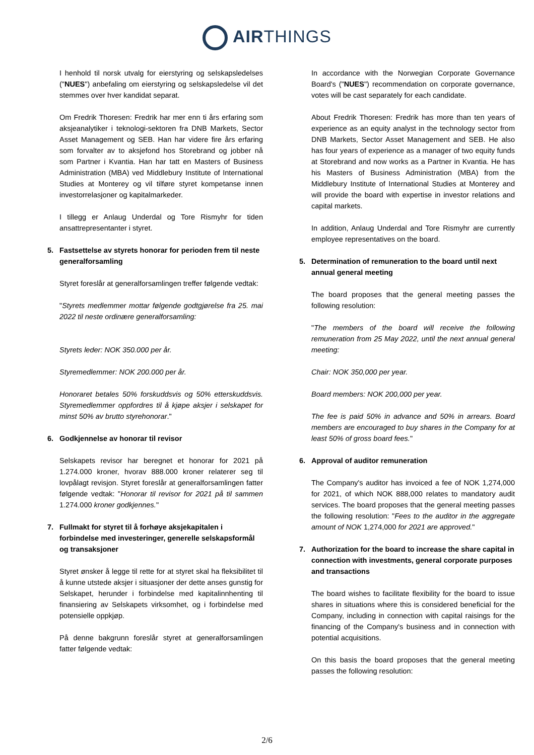AIRTHINGS
I henhold til norsk utvalg for eierstyring og selskapsledelses ("NUES") anbefaling om eierstyring og selskapsledelse vil det stemmes over hver kandidat separat.
Om Fredrik Thoresen: Fredrik har mer enn ti års erfaring som aksjeanalytiker i teknologi-sektoren fra DNB Markets, Sector Asset Management og SEB. Han har videre fire års erfaring som forvalter av to aksjefond hos Storebrand og jobber nå som Partner i Kvantia. Han har tatt en Masters of Business Administration (MBA) ved Middlebury Institute of International Studies at Monterey og vil tilføre styret kompetanse innen investorrelasjoner og kapitalmarkeder.
I tillegg er Anlaug Underdal og Tore Rismyhr for tiden ansattrepresentanter i styret.
5. Fastsettelse av styrets honorar for perioden frem til neste generalforsamling
Styret foreslår at generalforsamlingen treffer følgende vedtak:
"Styrets medlemmer mottar følgende godtgjørelse fra 25. mai 2022 til neste ordinære generalforsamling:
Styrets leder: NOK 350.000 per år.
Styremedlemmer: NOK 200.000 per år.
Honoraret betales 50% forskuddsvis og 50% etterskuddsvis. Styremedlemmer oppfordres til å kjøpe aksjer i selskapet for minst 50% av brutto styrehonorar."
6. Godkjennelse av honorar til revisor
Selskapets revisor har beregnet et honorar for 2021 på 1.274.000 kroner, hvorav 888.000 kroner relaterer seg til lovpålagt revisjon. Styret foreslår at generalforsamlingen fatter følgende vedtak: "Honorar til revisor for 2021 på til sammen 1.274.000 kroner godkjennes."
7. Fullmakt for styret til å forhøye aksjekapitalen i forbindelse med investeringer, generelle selskapsformål og transaksjoner
Styret ønsker å legge til rette for at styret skal ha fleksibilitet til å kunne utstede aksjer i situasjoner der dette anses gunstig for Selskapet, herunder i forbindelse med kapitalinnhenting til finansiering av Selskapets virksomhet, og i forbindelse med potensielle oppkjøp.
På denne bakgrunn foreslår styret at generalforsamlingen fatter følgende vedtak:
In accordance with the Norwegian Corporate Governance Board's ("NUES") recommendation on corporate governance, votes will be cast separately for each candidate.
About Fredrik Thoresen: Fredrik has more than ten years of experience as an equity analyst in the technology sector from DNB Markets, Sector Asset Management and SEB. He also has four years of experience as a manager of two equity funds at Storebrand and now works as a Partner in Kvantia. He has his Masters of Business Administration (MBA) from the Middlebury Institute of International Studies at Monterey and will provide the board with expertise in investor relations and capital markets.
In addition, Anlaug Underdal and Tore Rismyhr are currently employee representatives on the board.
5. Determination of remuneration to the board until next annual general meeting
The board proposes that the general meeting passes the following resolution:
"The members of the board will receive the following remuneration from 25 May 2022, until the next annual general meeting:
Chair: NOK 350,000 per year.
Board members: NOK 200,000 per year.
The fee is paid 50% in advance and 50% in arrears. Board members are encouraged to buy shares in the Company for at least 50% of gross board fees."
6. Approval of auditor remuneration
The Company's auditor has invoiced a fee of NOK 1,274,000 for 2021, of which NOK 888,000 relates to mandatory audit services. The board proposes that the general meeting passes the following resolution: "Fees to the auditor in the aggregate amount of NOK 1,274,000 for 2021 are approved."
7. Authorization for the board to increase the share capital in connection with investments, general corporate purposes and transactions
The board wishes to facilitate flexibility for the board to issue shares in situations where this is considered beneficial for the Company, including in connection with capital raisings for the financing of the Company's business and in connection with potential acquisitions.
On this basis the board proposes that the general meeting passes the following resolution:
2/6